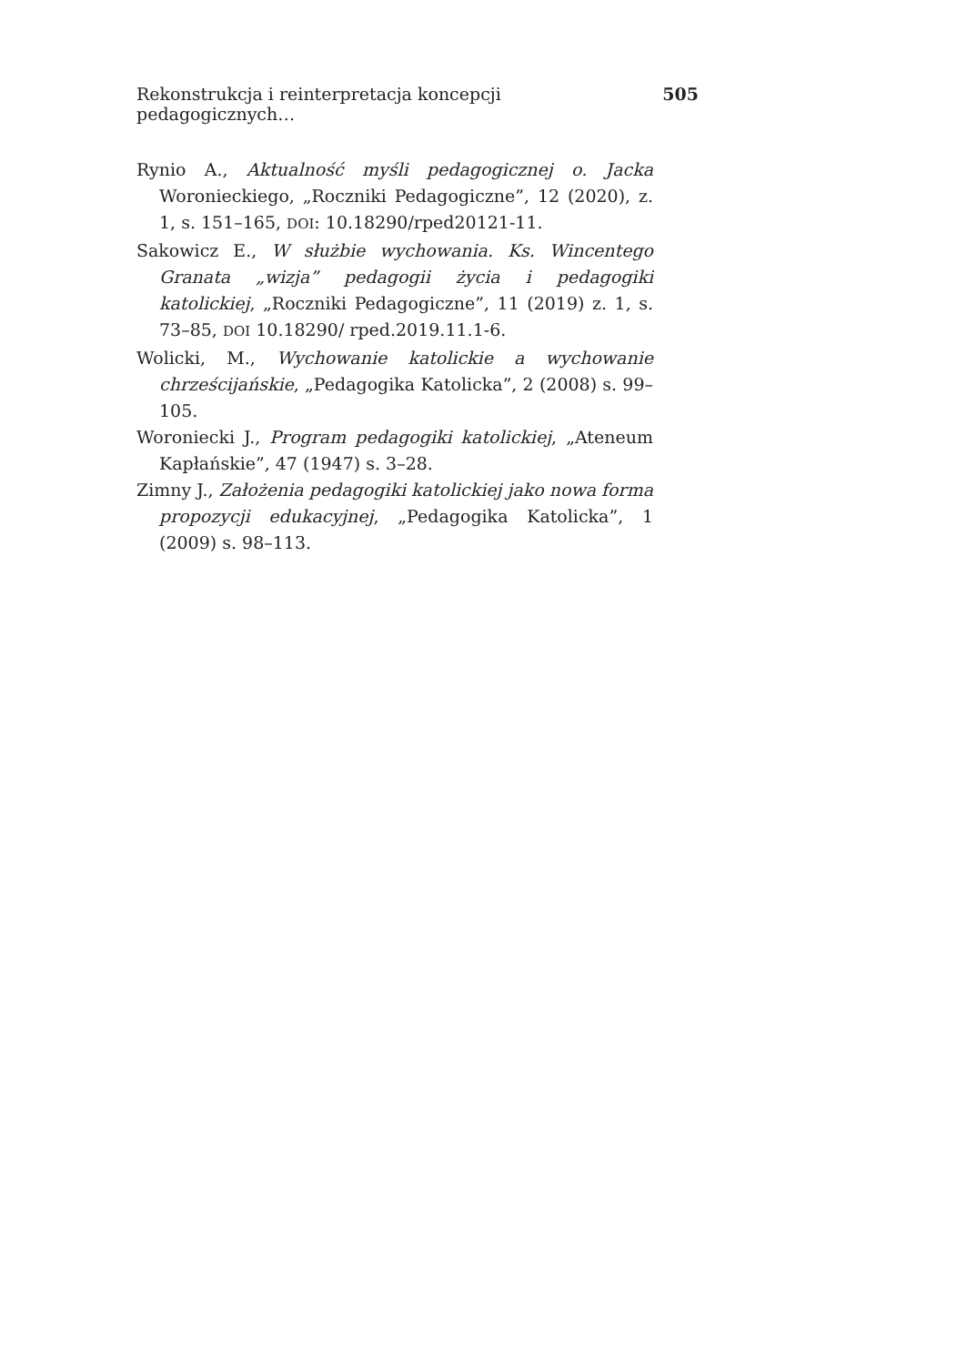Rekonstrukcja i reinterpretacja koncepcji pedagogicznych… 505
Rynio A., Aktualność myśli pedagogicznej o. Jacka Woronieckiego, „Roczniki Pedagogiczne”, 12 (2020), z. 1, s. 151–165, DOI: 10.18290/rped20121-11.
Sakowicz E., W służbie wychowania. Ks. Wincentego Granata „wizja” pedagogii życia i pedagogiki katolickiej, „Roczniki Pedagogiczne”, 11 (2019) z. 1, s. 73–85, DOI 10.18290/ rped.2019.11.1-6.
Wolicki, M., Wychowanie katolickie a wychowanie chrześcijańskie, „Pedagogika Katolicka”, 2 (2008) s. 99–105.
Woroniecki J., Program pedagogiki katolickiej, „Ateneum Kapłańskie”, 47 (1947) s. 3–28.
Zimny J., Założenia pedagogiki katolickiej jako nowa forma propozycji edukacyjnej, „Pedagogika Katolicka”, 1 (2009) s. 98–113.